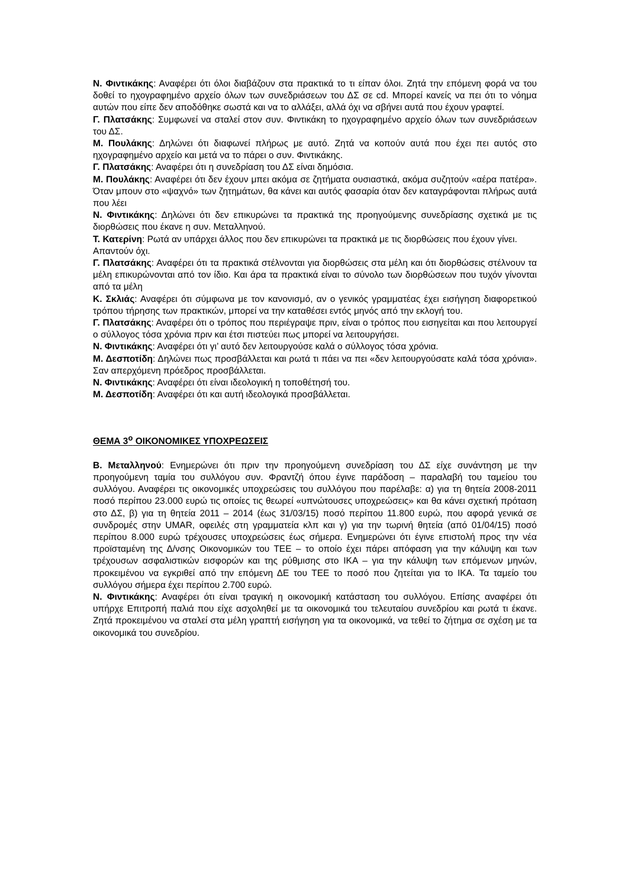Ν. Φιντικάκης: Αναφέρει ότι όλοι διαβάζουν στα πρακτικά το τι είπαν όλοι. Ζητά την επόμενη φορά να του δοθεί το ηχογραφημένο αρχείο όλων των συνεδριάσεων του ΔΣ σε cd. Μπορεί κανείς να πει ότι το νόημα αυτών που είπε δεν αποδόθηκε σωστά και να το αλλάξει, αλλά όχι να σβήνει αυτά που έχουν γραφτεί.
Γ. Πλατσάκης: Συμφωνεί να σταλεί στον συν. Φιντικάκη το ηχογραφημένο αρχείο όλων των συνεδριάσεων του ΔΣ.
Μ. Πουλάκης: Δηλώνει ότι διαφωνεί πλήρως με αυτό. Ζητά να κοπούν αυτά που έχει πει αυτός στο ηχογραφημένο αρχείο και μετά να το πάρει ο συν. Φιντικάκης.
Γ. Πλατσάκης: Αναφέρει ότι η συνεδρίαση του ΔΣ είναι δημόσια.
Μ. Πουλάκης: Αναφέρει ότι δεν έχουν μπει ακόμα σε ζητήματα ουσιαστικά, ακόμα συζητούν «αέρα πατέρα». Όταν μπουν στο «ψαχνό» των ζητημάτων, θα κάνει και αυτός φασαρία όταν δεν καταγράφονται πλήρως αυτά που λέει
Ν. Φιντικάκης: Δηλώνει ότι δεν επικυρώνει τα πρακτικά της προηγούμενης συνεδρίασης σχετικά με τις διορθώσεις που έκανε η συν. Μεταλληνού.
Τ. Κατερίνη: Ρωτά αν υπάρχει άλλος που δεν επικυρώνει τα πρακτικά με τις διορθώσεις που έχουν γίνει.
Απαντούν όχι.
Γ. Πλατσάκης: Αναφέρει ότι τα πρακτικά στέλνονται για διορθώσεις στα μέλη και ότι διορθώσεις στέλνουν τα μέλη επικυρώνονται από τον ίδιο. Και άρα τα πρακτικά είναι το σύνολο των διορθώσεων που τυχόν γίνονται από τα μέλη
Κ. Σκλιάς: Αναφέρει ότι σύμφωνα με τον κανονισμό, αν ο γενικός γραμματέας έχει εισήγηση διαφορετικού τρόπου τήρησης των πρακτικών, μπορεί να την καταθέσει εντός μηνός από την εκλογή του.
Γ. Πλατσάκης: Αναφέρει ότι ο τρόπος που περιέγραψε πριν, είναι ο τρόπος που εισηγείται και που λειτουργεί ο σύλλογος τόσα χρόνια πριν και έτσι πιστεύει πως μπορεί να λειτουργήσει.
Ν. Φιντικάκης: Αναφέρει ότι γι’ αυτό δεν λειτουργούσε καλά ο σύλλογος τόσα χρόνια.
Μ. Δεσποτίδη: Δηλώνει πως προσβάλλεται και ρωτά τι πάει να πει «δεν λειτουργούσατε καλά τόσα χρόνια». Σαν απερχόμενη πρόεδρος προσβάλλεται.
Ν. Φιντικάκης: Αναφέρει ότι είναι ιδεολογική η τοποθέτησή του.
Μ. Δεσποτίδη: Αναφέρει ότι και αυτή ιδεολογικά προσβάλλεται.
ΘΕΜΑ 3<sup>ο</sup> ΟΙΚΟΝΟΜΙΚΕΣ ΥΠΟΧΡΕΩΣΕΙΣ
Β. Μεταλληνού: Ενημερώνει ότι πριν την προηγούμενη συνεδρίαση του ΔΣ είχε συνάντηση με την προηγούμενη ταμία του συλλόγου συν. Φραντζή όπου έγινε παράδοση – παραλαβή του ταμείου του συλλόγου. Αναφέρει τις οικονομικές υποχρεώσεις του συλλόγου που παρέλαβε: α) για τη θητεία 2008-2011 ποσό περίπου 23.000 ευρώ τις οποίες τις θεωρεί «υπνώτουσες υποχρεώσεις» και θα κάνει σχετική πρόταση στο ΔΣ, β) για τη θητεία 2011 – 2014 (έως 31/03/15) ποσό περίπου 11.800 ευρώ, που αφορά γενικά σε συνδρομές στην UMAR, οφειλές στη γραμματεία κλπ και γ) για την τωρινή θητεία (από 01/04/15) ποσό περίπου 8.000 ευρώ τρέχουσες υποχρεώσεις έως σήμερα. Ενημερώνει ότι έγινε επιστολή προς την νέα προϊσταμένη της Δ/νσης Οικονομικών του ΤΕΕ – το οποίο έχει πάρει απόφαση για την κάλυψη και των τρέχουσων ασφαλιστικών εισφορών και της ρύθμισης στο ΙΚΑ – για την κάλυψη των επόμενων μηνών, προκειμένου να εγκριθεί από την επόμενη ΔΕ του ΤΕΕ το ποσό που ζητείται για το ΙΚΑ. Τα ταμείο του συλλόγου σήμερα έχει περίπου 2.700 ευρώ.
Ν. Φιντικάκης: Αναφέρει ότι είναι τραγική η οικονομική κατάσταση του συλλόγου. Επίσης αναφέρει ότι υπήρχε Επιτροπή παλιά που είχε ασχοληθεί με τα οικονομικά του τελευταίου συνεδρίου και ρωτά τι έκανε. Ζητά προκειμένου να σταλεί στα μέλη γραπτή εισήγηση για τα οικονομικά, να τεθεί το ζήτημα σε σχέση με τα οικονομικά του συνεδρίου.